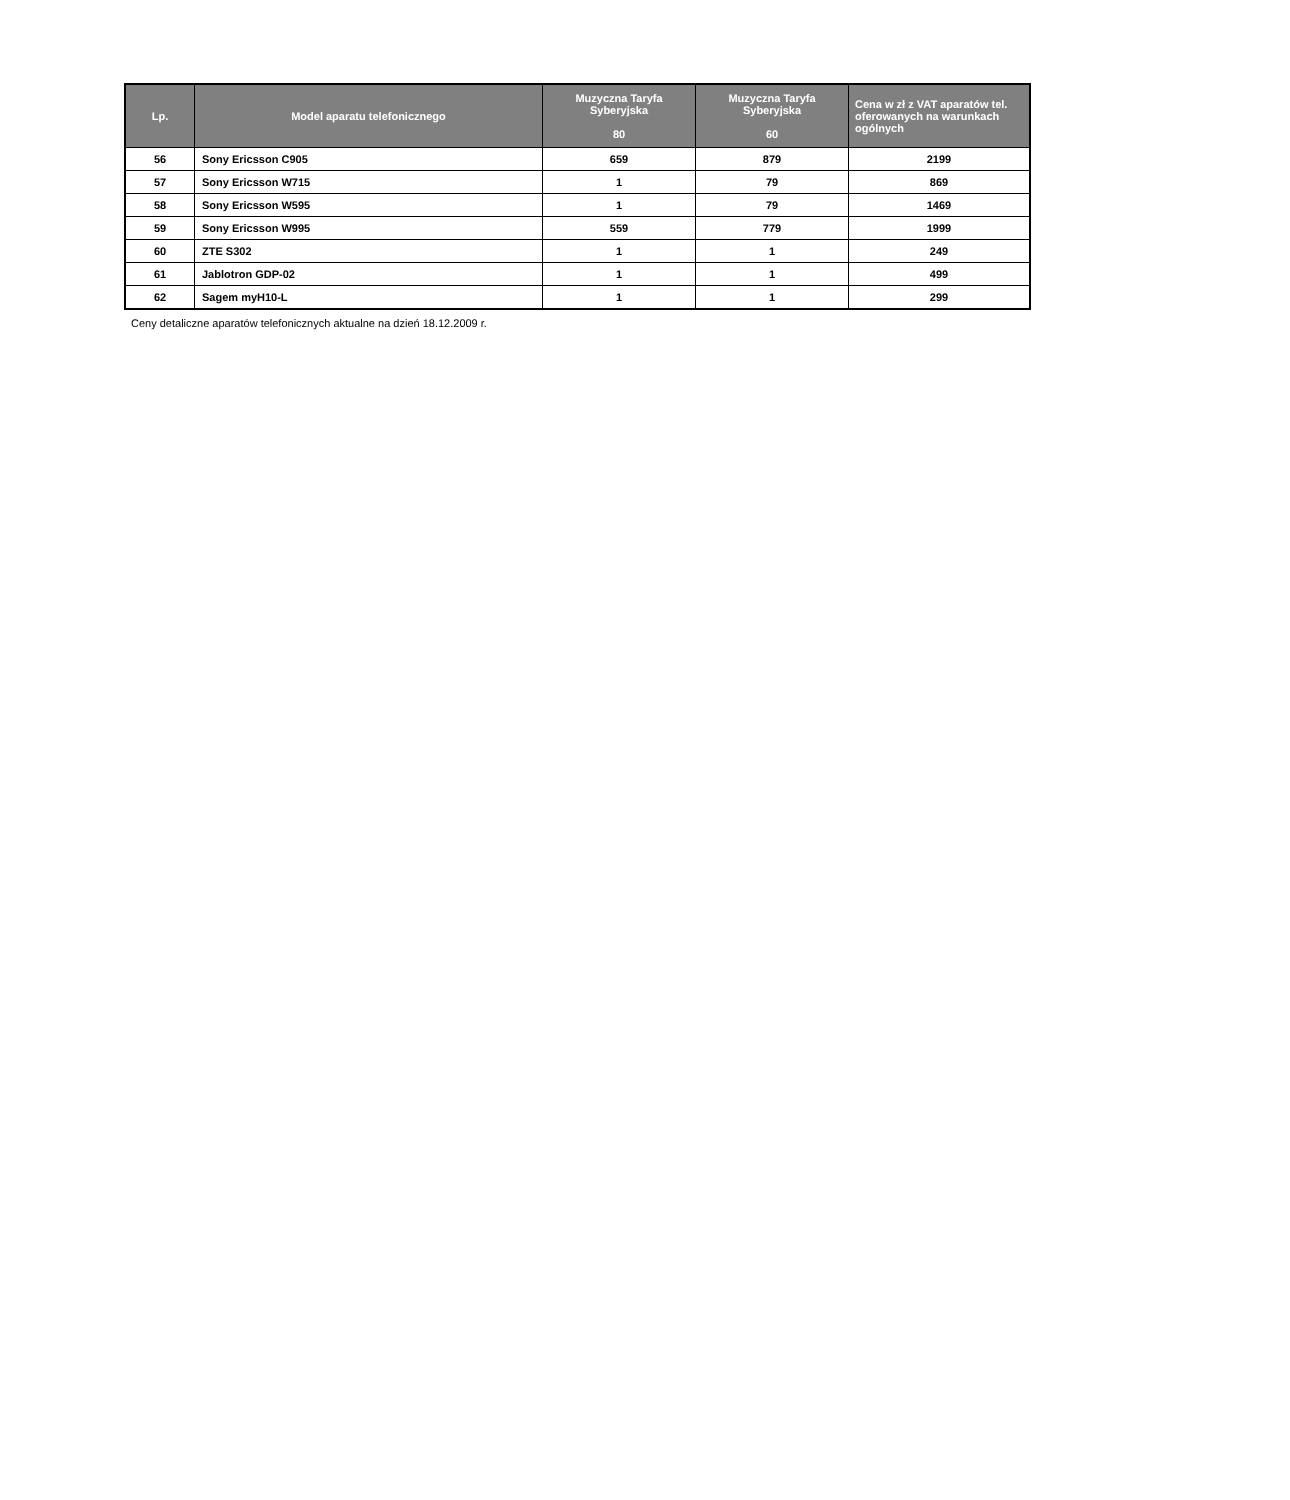| Lp. | Model aparatu telefonicznego | Muzyczna Taryfa Syberyjska 80 | Muzyczna Taryfa Syberyjska 60 | Cena w zł z VAT aparatów tel. oferowanych na warunkach ogólnych |
| --- | --- | --- | --- | --- |
| 56 | Sony Ericsson C905 | 659 | 879 | 2199 |
| 57 | Sony Ericsson W715 | 1 | 79 | 869 |
| 58 | Sony Ericsson W595 | 1 | 79 | 1469 |
| 59 | Sony Ericsson W995 | 559 | 779 | 1999 |
| 60 | ZTE S302 | 1 | 1 | 249 |
| 61 | Jablotron GDP-02 | 1 | 1 | 499 |
| 62 | Sagem myH10-L | 1 | 1 | 299 |
Ceny detaliczne aparatów telefonicznych aktualne na dzień 18.12.2009 r.